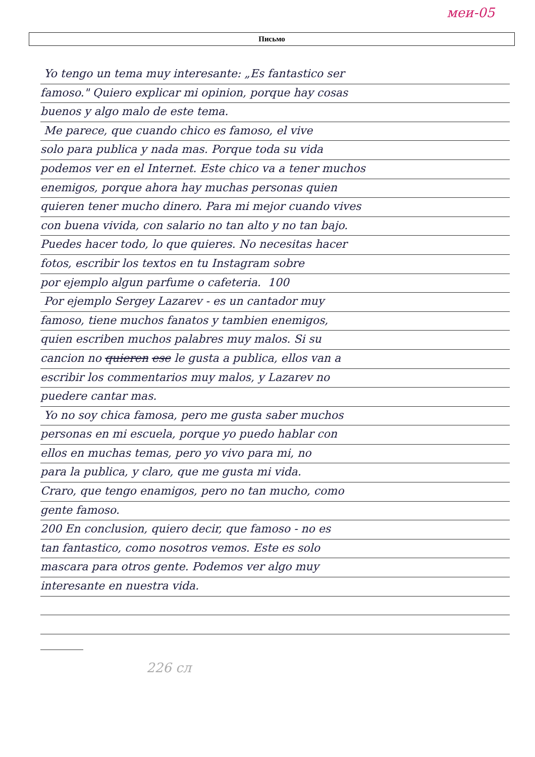меи-05
Письмо
Yo tengo un tema muy interesante: „Es fantastico ser
famoso." Quiero explicar mi opinion, porque hay cosas
buenos y algo malo de este tema.
Me parece, que cuando chico es famoso, el vive
solo para publica y nada mas. Porque toda su vida
podemos ver en el Internet. Este chico va a tener muchos
enemigos, porque ahora hay muchas personas quien
quieren tener mucho dinero. Para mi mejor cuando vives
con buena vivida, con salario no tan alto y no tan bajo.
Puedes hacer todo, lo que quieres. No necesitas hacer
fotos, escribir los textos en tu Instagram sobre
por ejemplo algun parfume o cafeteria. 100
Por ejemplo Sergey Lazarev - es un cantador muy
famoso, tiene muchos fanatos y tambien enemigos,
quien escriben muchos palabres muy malos. Si su
cancion no quieren ese le gusta a publica, ellos van a
escribir los commentarios muy malos, y Lazarev no
puedere cantar mas.
Yo no soy chica famosa, pero me gusta saber muchos
personas en mi escuela, porque yo puedo hablar con
ellos en muchas temas, pero yo vivo para mi, no
para la publica, y claro, que me gusta mi vida.
Craro, que tengo enamigos, pero no tan mucho, como
gente famoso.
200 En conclusion, quiero decir, que famoso - no es
tan fantastico, como nosotros vemos. Este es solo
mascara para otros gente. Podemos ver algo muy
interesante en nuestra vida.
226 сл